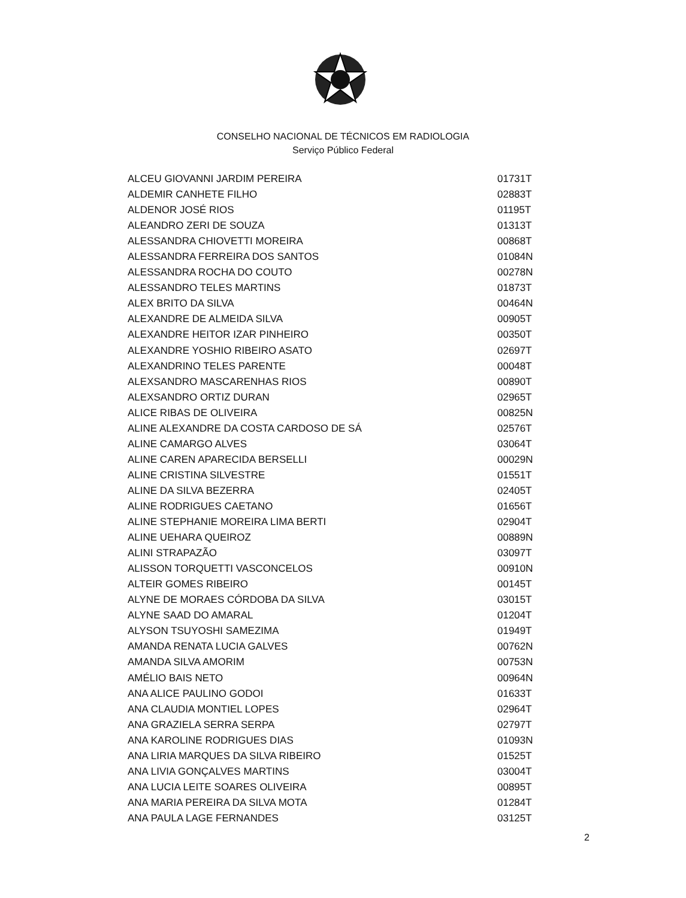CONSELHO NACIONAL DE TÉCNICOS EM RADIOLOGIA
Serviço Público Federal
| ALCEU GIOVANNI JARDIM PEREIRA | 01731T |
| ALDEMIR CANHETE FILHO | 02883T |
| ALDENOR JOSÉ RIOS | 01195T |
| ALEANDRO ZERI DE SOUZA | 01313T |
| ALESSANDRA CHIOVETTI MOREIRA | 00868T |
| ALESSANDRA FERREIRA DOS SANTOS | 01084N |
| ALESSANDRA ROCHA DO COUTO | 00278N |
| ALESSANDRO TELES MARTINS | 01873T |
| ALEX BRITO DA SILVA | 00464N |
| ALEXANDRE DE ALMEIDA SILVA | 00905T |
| ALEXANDRE HEITOR IZAR PINHEIRO | 00350T |
| ALEXANDRE YOSHIO RIBEIRO ASATO | 02697T |
| ALEXANDRINO TELES PARENTE | 00048T |
| ALEXSANDRO MASCARENHAS RIOS | 00890T |
| ALEXSANDRO ORTIZ DURAN | 02965T |
| ALICE RIBAS DE OLIVEIRA | 00825N |
| ALINE ALEXANDRE DA COSTA CARDOSO DE SÁ | 02576T |
| ALINE CAMARGO ALVES | 03064T |
| ALINE CAREN APARECIDA BERSELLI | 00029N |
| ALINE CRISTINA SILVESTRE | 01551T |
| ALINE DA SILVA BEZERRA | 02405T |
| ALINE RODRIGUES CAETANO | 01656T |
| ALINE STEPHANIE MOREIRA LIMA BERTI | 02904T |
| ALINE UEHARA QUEIROZ | 00889N |
| ALINI STRAPAZÃO | 03097T |
| ALISSON TORQUETTI VASCONCELOS | 00910N |
| ALTEIR GOMES RIBEIRO | 00145T |
| ALYNE DE MORAES CÓRDOBA DA SILVA | 03015T |
| ALYNE SAAD DO AMARAL | 01204T |
| ALYSON TSUYOSHI SAMEZIMA | 01949T |
| AMANDA RENATA LUCIA GALVES | 00762N |
| AMANDA SILVA AMORIM | 00753N |
| AMÉLIO BAIS NETO | 00964N |
| ANA ALICE PAULINO GODOI | 01633T |
| ANA CLAUDIA MONTIEL LOPES | 02964T |
| ANA GRAZIELA SERRA SERPA | 02797T |
| ANA KAROLINE RODRIGUES DIAS | 01093N |
| ANA LIRIA MARQUES DA SILVA RIBEIRO | 01525T |
| ANA LIVIA GONÇALVES MARTINS | 03004T |
| ANA LUCIA LEITE SOARES OLIVEIRA | 00895T |
| ANA MARIA PEREIRA DA SILVA MOTA | 01284T |
| ANA PAULA LAGE FERNANDES | 03125T |
2